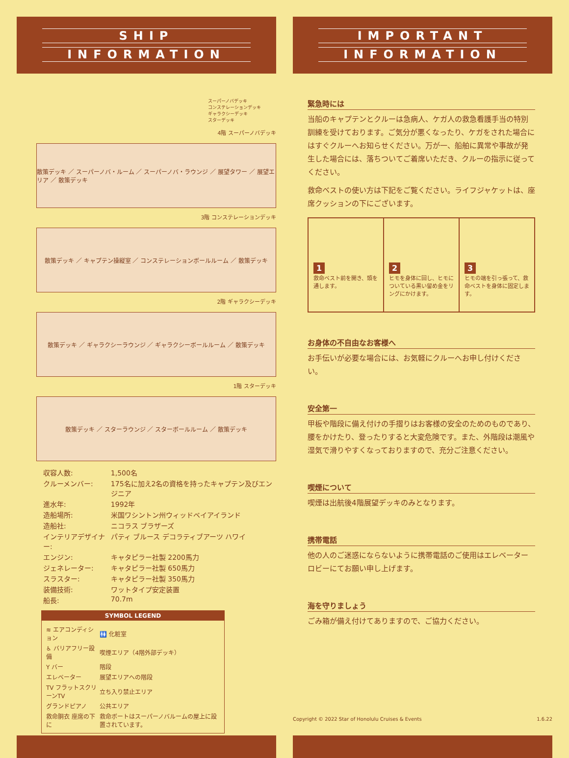SHIP
INFORMATION
スーパーノバデッキ
コンステレーションデッキ
ギャラクシーデッキ
スターデッキ
4階 スーパーノバデッキ
散策デッキ ／ スーパーノバ・ルーム ／ スーパーノバ・ラウンジ ／ 展望タワー ／ 展望エリア ／ 散策デッキ
3階 コンステレーションデッキ
散策デッキ ／ キャプテン操縦室 ／ コンステレーションボールルーム ／ 散策デッキ
2階 ギャラクシーデッキ
散策デッキ ／ ギャラクシーラウンジ ／ ギャラクシーボールルーム ／ 散策デッキ
1階 スターデッキ
散策デッキ ／ スターラウンジ ／ スターボールルーム ／ 散策デッキ
| 収容人数: | 1,500名 |
| クルーメンバー: | 175名に加え2名の資格を持ったキャプテン及びエンジニア |
| 進水年: | 1992年 |
| 造船場所: | 米国ワシントン州ウィッドベイアイランド |
| 造船社: | ニコラス ブラザーズ |
| インテリアデザイナー: | パティ ブルース デコラティブアーツ ハワイ |
| エンジン: | キャタピラー社製 2200馬力 |
| ジェネレーター: | キャタピラー社製 650馬力 |
| スラスター: | キャタピラー社製 350馬力 |
| 装備技術: | ワットタイプ安定装置 |
| 船長: | 70.7m |
SYMBOL LEGEND
| ≋ エアコンディション | 🚻 化粧室 |
| ♿ バリアフリー設備 | 喫煙エリア（4階外部デッキ） |
| Y バー | 階段 |
| エレベーター | 展望エリアへの階段 |
| TV フラットスクリーンTV | 立ち入り禁止エリア |
| グランドピアノ | 公共エリア |
| 救命胴衣 座席の下に | 救命ボートはスーパーノバルームの屋上に設置されています。 |
IMPORTANT
INFORMATION
緊急時には
当船のキャプテンとクルーは急病人、ケガ人の救急看護手当の特別訓練を受けております。ご気分が悪くなったり、ケガをされた場合にはすぐクルーへお知らせください。万が一、船舶に異常や事故が発生した場合には、落ちついてご着席いただき、クルーの指示に従ってください。
救命ベストの使い方は下記をご覧ください。ライフジャケットは、座席クッションの下にございます。
1
救命ベスト前を開き、頭を通します。
2
ヒモを身体に回し、ヒモについている黒い留め金をリングにかけます。
3
ヒモの端を引っ張って、救命ベストを身体に固定します。
お身体の不自由なお客様へ
お手伝いが必要な場合には、お気軽にクルーへお申し付けください。
安全第一
甲板や階段に備え付けの手摺りはお客様の安全のためのものであり、腰をかけたり、登ったりすると大変危険です。また、外階段は潮風や湿気で滑りやすくなっておりますので、充分ご注意ください。
喫煙について
喫煙は出航後4階展望デッキのみとなります。
携帯電話
他の人のご迷惑にならないように携帯電話のご使用はエレベーターロビーにてお願い申し上げます。
海を守りましょう
ごみ箱が備え付けてありますので、ご協力ください。
Copyright © 2022 Star of Honolulu Cruises & Events 1.6.22